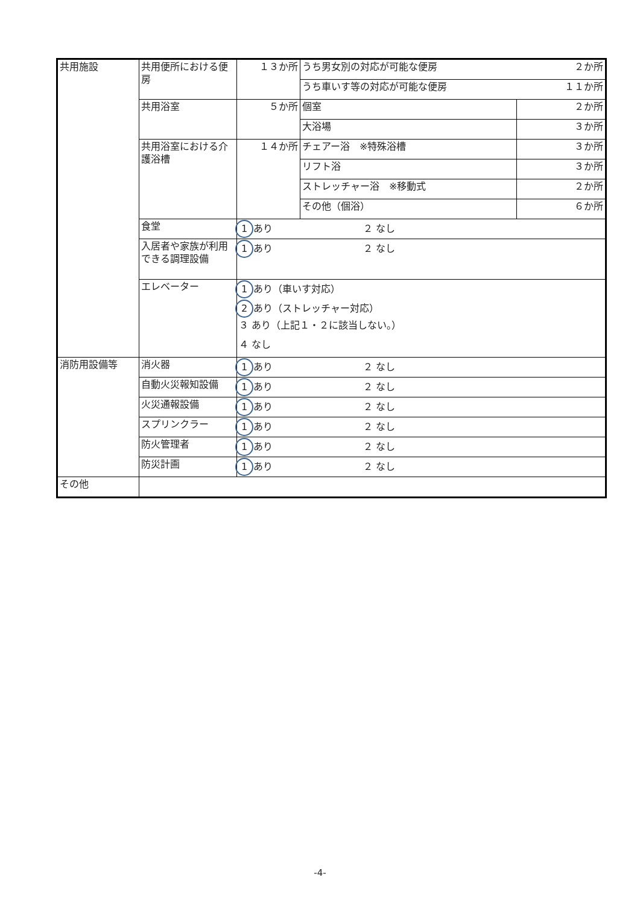| 共用施設 | 共用便所における便房 | １３か所 | うち男女別の対応が可能な便房 ２か所 | |
| | | | うち車いす等の対応が可能な便房 １１か所 | |
| | 共用浴室 | ５か所 | 個室 | ２か所 |
| | | | 大浴場 | ３か所 |
| | 共用浴室における介護浴槽 | １４か所 | チェアー浴 ※特殊浴槽 | ３か所 |
| | | | リフト浴 | ３か所 |
| | | | ストレッチャー浴 ※移動式 | ２か所 |
| | | | その他（個浴） | ６か所 |
| | 食堂 | 1 あり ２ なし | | |
| | 入居者や家族が利用できる調理設備 | 1 あり ２ なし | | |
| | エレベーター | 1 あり（車いす対応） | | |
| | | 2 あり（ストレッチャー対応） | | |
| | | ３ あり（上記１・２に該当しない。） | | |
| | | ４ なし | | |
| 消防用設備等 | 消火器 | 1 あり ２ なし | | |
| | 自動火災報知設備 | 1 あり ２ なし | | |
| | 火災通報設備 | 1 あり ２ なし | | |
| | スプリンクラー | 1 あり ２ なし | | |
| | 防火管理者 | 1 あり ２ なし | | |
| | 防災計画 | 1 あり ２ なし | | |
| その他 | | | | |
-4-